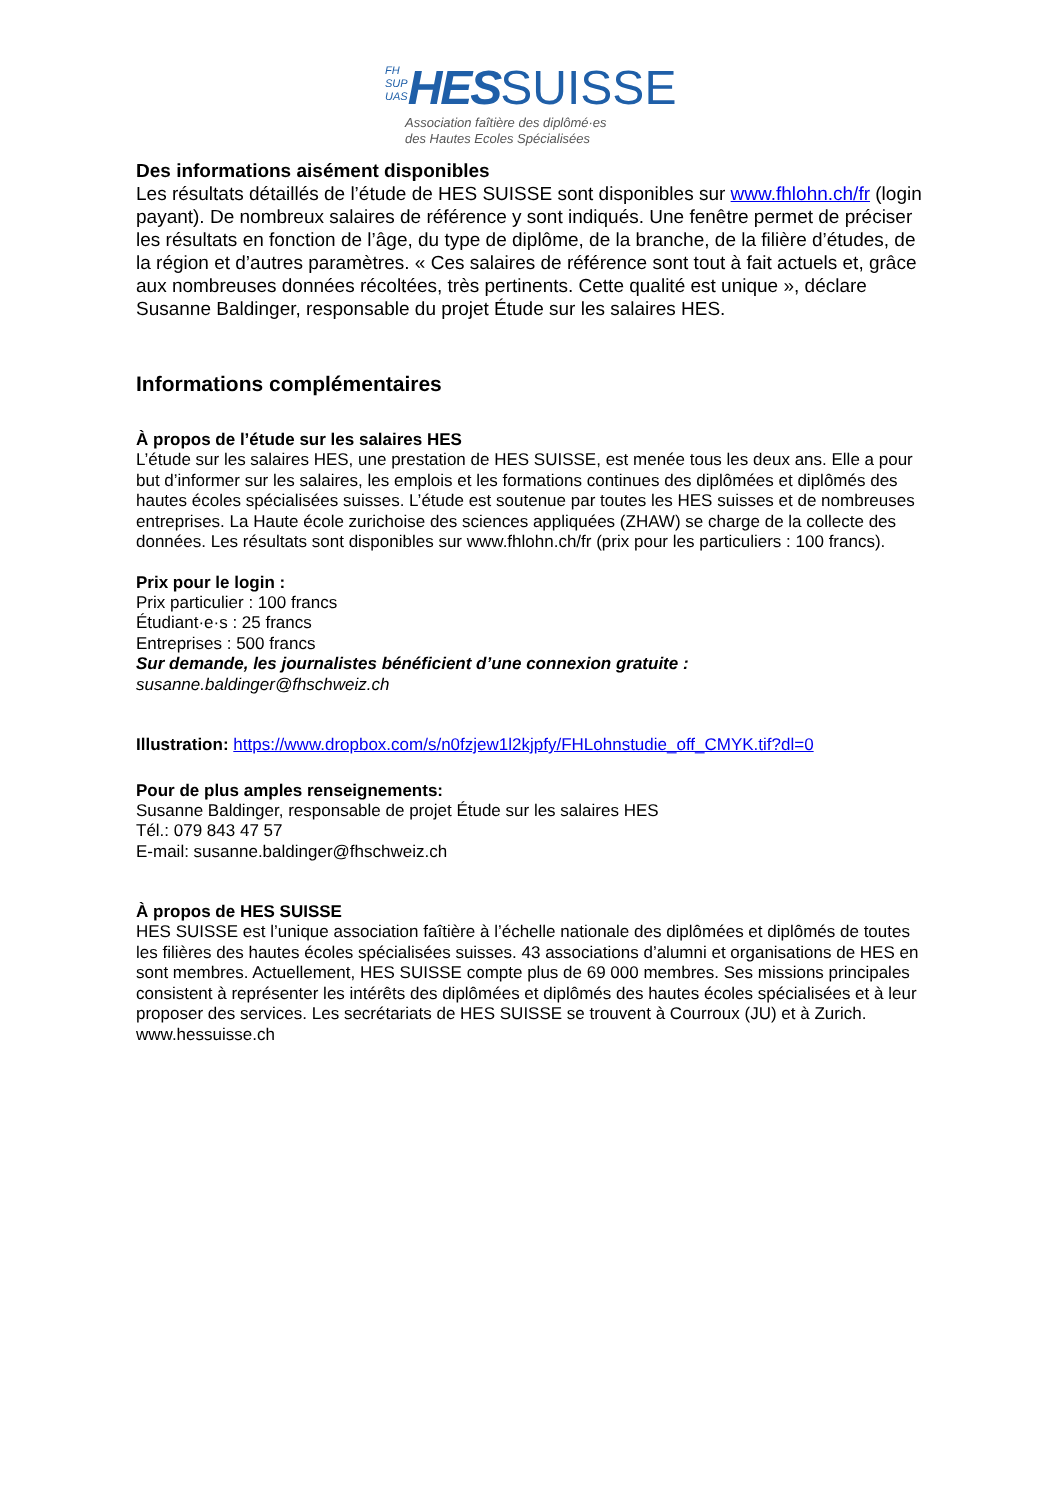FH
SUP
UAS HES SUISSE
Association faîtière des diplômé·es
des Hautes Ecoles Spécialisées
Des informations aisément disponibles
Les résultats détaillés de l’étude de HES SUISSE sont disponibles sur www.fhlohn.ch/fr (login payant). De nombreux salaires de référence y sont indiqués. Une fenêtre permet de préciser les résultats en fonction de l’âge, du type de diplôme, de la branche, de la filière d’études, de la région et d’autres paramètres. « Ces salaires de référence sont tout à fait actuels et, grâce aux nombreuses données récoltées, très pertinents. Cette qualité est unique », déclare Susanne Baldinger, responsable du projet Étude sur les salaires HES.
Informations complémentaires
À propos de l’étude sur les salaires HES
L’étude sur les salaires HES, une prestation de HES SUISSE, est menée tous les deux ans. Elle a pour but d’informer sur les salaires, les emplois et les formations continues des diplômées et diplômés des hautes écoles spécialisées suisses. L’étude est soutenue par toutes les HES suisses et de nombreuses entreprises. La Haute école zurichoise des sciences appliquées (ZHAW) se charge de la collecte des données. Les résultats sont disponibles sur www.fhlohn.ch/fr (prix pour les particuliers : 100 francs).
Prix pour le login :
Prix particulier : 100 francs
Étudiant·e·s : 25 francs
Entreprises : 500 francs
Sur demande, les journalistes bénéficient d’une connexion gratuite :
susanne.baldinger@fhschweiz.ch
Illustration: https://www.dropbox.com/s/n0fzjew1l2kjpfy/FHLohnstudie_off_CMYK.tif?dl=0
Pour de plus amples renseignements:
Susanne Baldinger, responsable de projet Étude sur les salaires HES
Tél.: 079 843 47 57
E-mail: susanne.baldinger@fhschweiz.ch
À propos de HES SUISSE
HES SUISSE est l’unique association faîtière à l’échelle nationale des diplômées et diplômés de toutes les filières des hautes écoles spécialisées suisses. 43 associations d’alumni et organisations de HES en sont membres. Actuellement, HES SUISSE compte plus de 69 000 membres. Ses missions principales consistent à représenter les intérêts des diplômées et diplômés des hautes écoles spécialisées et à leur proposer des services. Les secrétariats de HES SUISSE se trouvent à Courroux (JU) et à Zurich.
www.hessuisse.ch